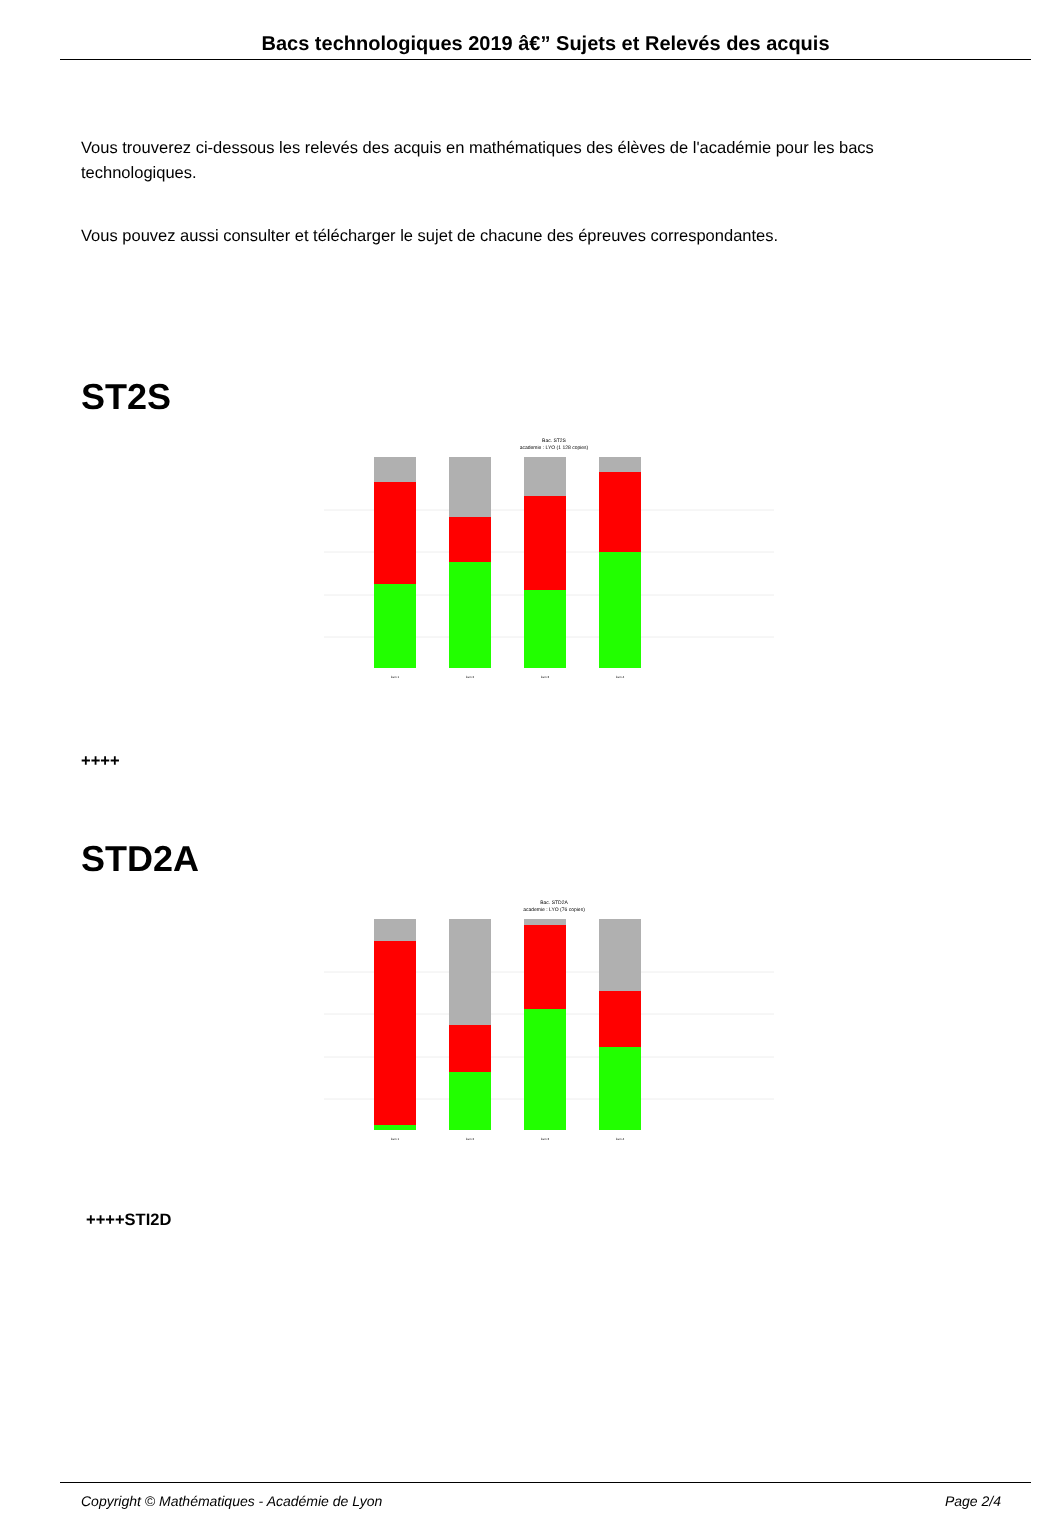Bacs technologiques 2019 â€” Sujets et Relevés des acquis
Vous trouverez ci-dessous les relevés des acquis en mathématiques des élèves de l'académie pour les bacs technologiques.
Vous pouvez aussi consulter et télécharger le sujet de chacune des épreuves correspondantes.
ST2S
Bac. ST2S
academie : LYO (1 128 copies)
item 1
item 2
item 3
item 4
++++
STD2A
Bac. STD2A
academie : LYO (76 copies)
item 1
item 2
item 3
item 4
++++STI2D
Copyright © Mathématiques - Académie de Lyon Page 2/4